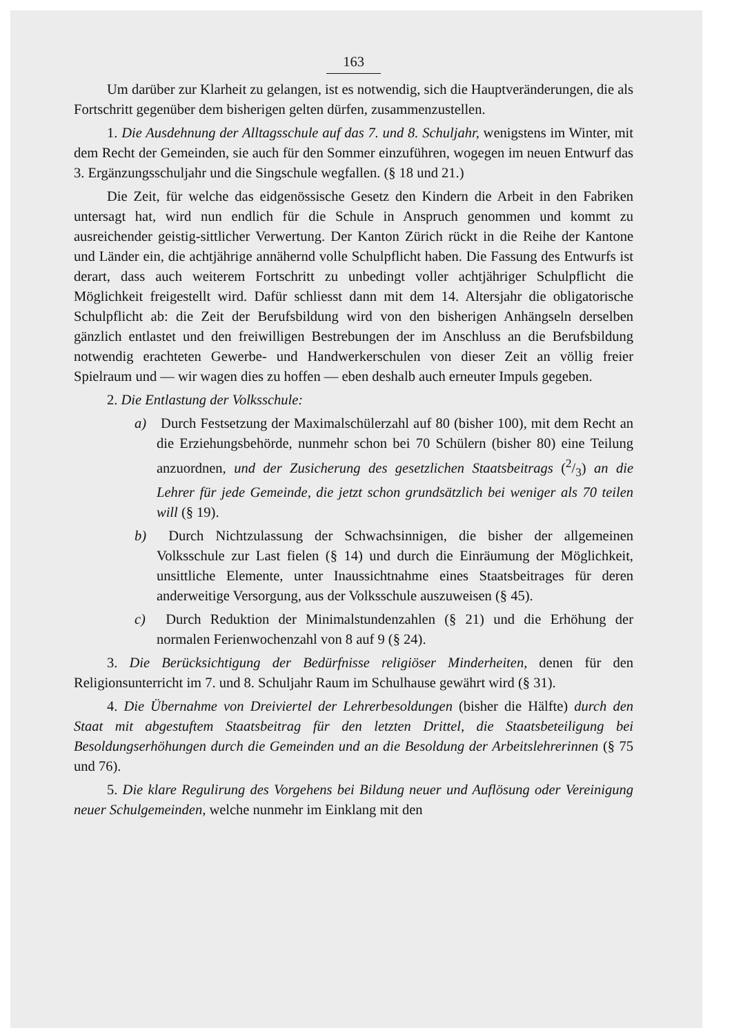163
Um darüber zur Klarheit zu gelangen, ist es notwendig, sich die Hauptveränderungen, die als Fortschritt gegenüber dem bisherigen gelten dürfen, zusammenzustellen.
1. Die Ausdehnung der Alltagsschule auf das 7. und 8. Schuljahr, wenigstens im Winter, mit dem Recht der Gemeinden, sie auch für den Sommer einzuführen, wogegen im neuen Entwurf das 3. Ergänzungsschuljahr und die Singschule wegfallen. (§ 18 und 21.)
Die Zeit, für welche das eidgenössische Gesetz den Kindern die Arbeit in den Fabriken untersagt hat, wird nun endlich für die Schule in Anspruch genommen und kommt zu ausreichender geistig-sittlicher Verwertung. Der Kanton Zürich rückt in die Reihe der Kantone und Länder ein, die achtjährige annähernd volle Schulpflicht haben. Die Fassung des Entwurfs ist derart, dass auch weiterem Fortschritt zu unbedingt voller achtjähriger Schulpflicht die Möglichkeit freigestellt wird. Dafür schliesst dann mit dem 14. Altersjahr die obligatorische Schulpflicht ab: die Zeit der Berufsbildung wird von den bisherigen Anhängseln derselben gänzlich entlastet und den freiwilligen Bestrebungen der im Anschluss an die Berufsbildung notwendig erachteten Gewerbe- und Handwerkerschulen von dieser Zeit an völlig freier Spielraum und — wir wagen dies zu hoffen — eben deshalb auch erneuter Impuls gegeben.
2. Die Entlastung der Volksschule:
a) Durch Festsetzung der Maximalschülerzahl auf 80 (bisher 100), mit dem Recht an die Erziehungsbehörde, nunmehr schon bei 70 Schülern (bisher 80) eine Teilung anzuordnen, und der Zusicherung des gesetzlichen Staatsbeitrags (2/3) an die Lehrer für jede Gemeinde, die jetzt schon grundsätzlich bei weniger als 70 teilen will (§ 19).
b) Durch Nichtzulassung der Schwachsinnigen, die bisher der allgemeinen Volksschule zur Last fielen (§ 14) und durch die Einräumung der Möglichkeit, unsittliche Elemente, unter Inaussichtnahme eines Staatsbeitrages für deren anderweitige Versorgung, aus der Volksschule auszuweisen (§ 45).
c) Durch Reduktion der Minimalstundenzahlen (§ 21) und die Erhöhung der normalen Ferienwochenzahl von 8 auf 9 (§ 24).
3. Die Berücksichtigung der Bedürfnisse religiöser Minderheiten, denen für den Religionsunterricht im 7. und 8. Schuljahr Raum im Schulhause gewährt wird (§ 31).
4. Die Übernahme von Dreiviertel der Lehrerbesoldungen (bisher die Hälfte) durch den Staat mit abgestuftem Staatsbeitrag für den letzten Drittel, die Staatsbeteiligung bei Besoldungserhöhungen durch die Gemeinden und an die Besoldung der Arbeitslehrerinnen (§ 75 und 76).
5. Die klare Regulirung des Vorgehens bei Bildung neuer und Auflösung oder Vereinigung neuer Schulgemeinden, welche nunmehr im Einklang mit den